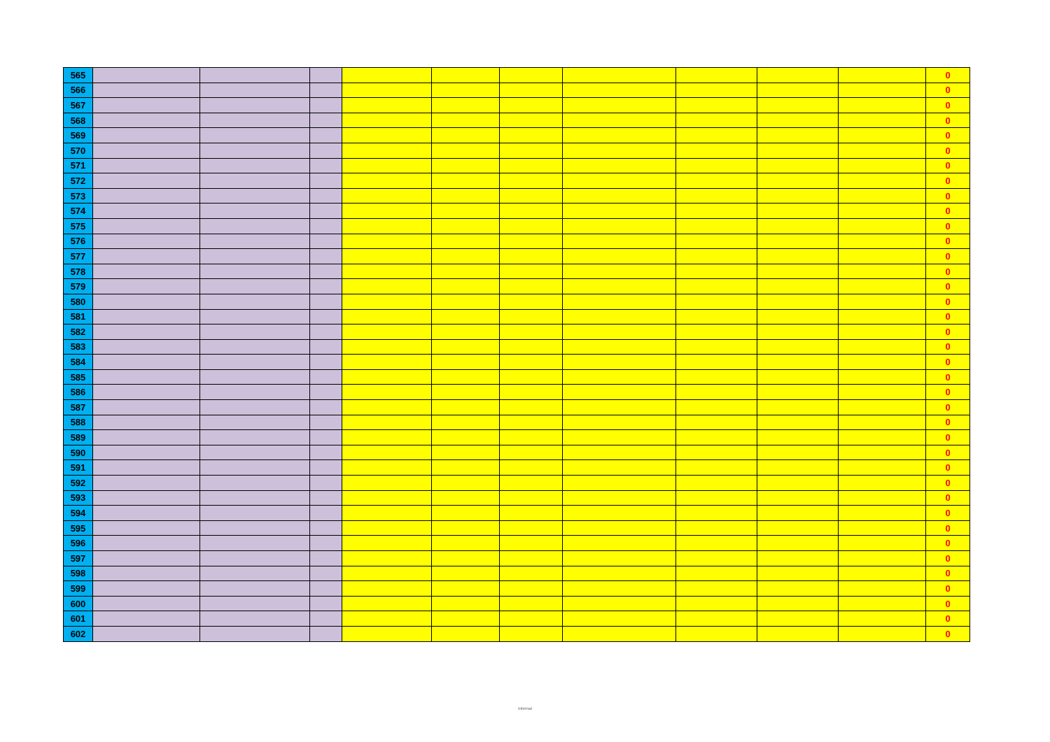| 565 | | | | | | | | | | | 0 |
| 566 | | | | | | | | | | | 0 |
| 567 | | | | | | | | | | | 0 |
| 568 | | | | | | | | | | | 0 |
| 569 | | | | | | | | | | | 0 |
| 570 | | | | | | | | | | | 0 |
| 571 | | | | | | | | | | | 0 |
| 572 | | | | | | | | | | | 0 |
| 573 | | | | | | | | | | | 0 |
| 574 | | | | | | | | | | | 0 |
| 575 | | | | | | | | | | | 0 |
| 576 | | | | | | | | | | | 0 |
| 577 | | | | | | | | | | | 0 |
| 578 | | | | | | | | | | | 0 |
| 579 | | | | | | | | | | | 0 |
| 580 | | | | | | | | | | | 0 |
| 581 | | | | | | | | | | | 0 |
| 582 | | | | | | | | | | | 0 |
| 583 | | | | | | | | | | | 0 |
| 584 | | | | | | | | | | | 0 |
| 585 | | | | | | | | | | | 0 |
| 586 | | | | | | | | | | | 0 |
| 587 | | | | | | | | | | | 0 |
| 588 | | | | | | | | | | | 0 |
| 589 | | | | | | | | | | | 0 |
| 590 | | | | | | | | | | | 0 |
| 591 | | | | | | | | | | | 0 |
| 592 | | | | | | | | | | | 0 |
| 593 | | | | | | | | | | | 0 |
| 594 | | | | | | | | | | | 0 |
| 595 | | | | | | | | | | | 0 |
| 596 | | | | | | | | | | | 0 |
| 597 | | | | | | | | | | | 0 |
| 598 | | | | | | | | | | | 0 |
| 599 | | | | | | | | | | | 0 |
| 600 | | | | | | | | | | | 0 |
| 601 | | | | | | | | | | | 0 |
| 602 | | | | | | | | | | | 0 |
Internal